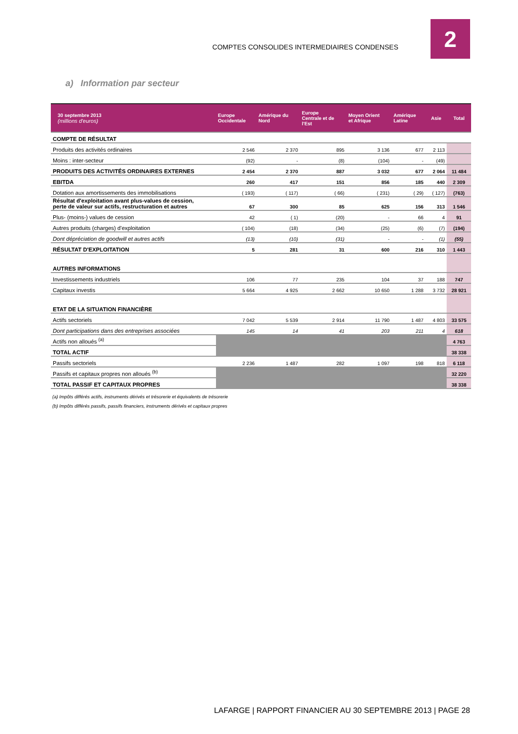COMPTES CONSOLIDES INTERMEDIAIRES CONDENSES
2
a) Information par secteur
| 30 septembre 2013 (millions d'euros) | Europe Occidentale | Amérique du Nord | Europe Centrale et de l'Est | Moyen Orient et Afrique | Amérique Latine | Asie | Total |
| --- | --- | --- | --- | --- | --- | --- | --- |
| COMPTE DE RÉSULTAT | | | | | | | |
| Produits des activités ordinaires | 2 546 | 2 370 | 895 | 3 136 | 677 | 2 113 | |
| Moins : inter-secteur | (92) | - | (8) | (104) | - | (49) | |
| PRODUITS DES ACTIVITÉS ORDINAIRES EXTERNES | 2 454 | 2 370 | 887 | 3 032 | 677 | 2 064 | 11 484 |
| EBITDA | 260 | 417 | 151 | 856 | 185 | 440 | 2 309 |
| Dotation aux amortissements des immobilisations | ( 193) | ( 117) | ( 66) | ( 231) | ( 29) | ( 127) | (763) |
| Résultat d'exploitation avant plus-values de cession, perte de valeur sur actifs, restructuration et autres | 67 | 300 | 85 | 625 | 156 | 313 | 1 546 |
| Plus- (moins-) values de cession | 42 | ( 1) | (20) | - | 66 | 4 | 91 |
| Autres produits (charges) d'exploitation | ( 104) | (18) | (34) | (25) | (6) | (7) | (194) |
| Dont dépréciation de goodwill et autres actifs | (13) | (10) | (31) | - | - | (1) | (55) |
| RÉSULTAT D'EXPLOITATION | 5 | 281 | 31 | 600 | 216 | 310 | 1 443 |
| AUTRES INFORMATIONS | | | | | | | |
| Investissements industriels | 106 | 77 | 235 | 104 | 37 | 188 | 747 |
| Capitaux investis | 5 664 | 4 925 | 2 662 | 10 650 | 1 288 | 3 732 | 28 921 |
| ETAT DE LA SITUATION FINANCIÈRE | | | | | | | |
| Actifs sectoriels | 7 042 | 5 539 | 2 914 | 11 790 | 1 487 | 4 803 | 33 575 |
| Dont participations dans des entreprises associées | 145 | 14 | 41 | 203 | 211 | 4 | 618 |
| Actifs non alloués <sup>(a)</sup> | | | | | | | 4 763 |
| TOTAL ACTIF | | | | | | | 38 338 |
| Passifs sectoriels | 2 236 | 1 487 | 282 | 1 097 | 198 | 818 | 6 118 |
| Passifs et capitaux propres non alloués <sup>(b)</sup> | | | | | | | 32 220 |
| TOTAL PASSIF ET CAPITAUX PROPRES | | | | | | | 38 338 |
(a) Impôts différés actifs, instruments dérivés et trésorerie et équivalents de trésorerie
(b) Impôts différés passifs, passifs financiers, instruments dérivés et capitaux propres
LAFARGE | RAPPORT FINANCIER AU 30 SEPTEMBRE 2013 | PAGE 28